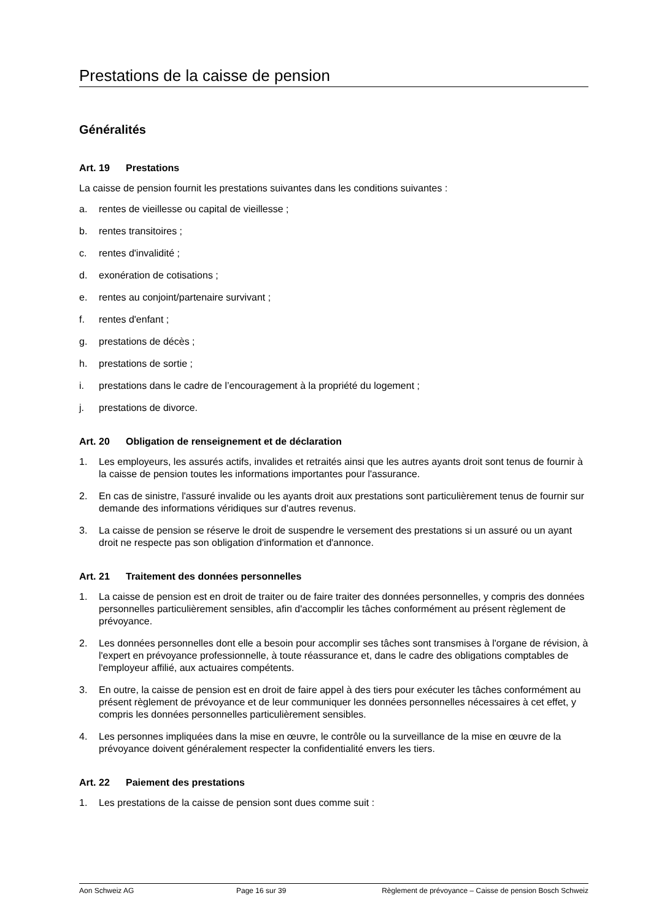Prestations de la caisse de pension
Généralités
Art. 19 Prestations
La caisse de pension fournit les prestations suivantes dans les conditions suivantes :
a. rentes de vieillesse ou capital de vieillesse ;
b. rentes transitoires ;
c. rentes d'invalidité ;
d. exonération de cotisations ;
e. rentes au conjoint/partenaire survivant ;
f. rentes d'enfant ;
g. prestations de décès ;
h. prestations de sortie ;
i. prestations dans le cadre de l’encouragement à la propriété du logement ;
j. prestations de divorce.
Art. 20 Obligation de renseignement et de déclaration
1. Les employeurs, les assurés actifs, invalides et retraités ainsi que les autres ayants droit sont tenus de fournir à la caisse de pension toutes les informations importantes pour l'assurance.
2. En cas de sinistre, l'assuré invalide ou les ayants droit aux prestations sont particulièrement tenus de fournir sur demande des informations véridiques sur d'autres revenus.
3. La caisse de pension se réserve le droit de suspendre le versement des prestations si un assuré ou un ayant droit ne respecte pas son obligation d'information et d'annonce.
Art. 21 Traitement des données personnelles
1. La caisse de pension est en droit de traiter ou de faire traiter des données personnelles, y compris des données personnelles particulièrement sensibles, afin d'accomplir les tâches conformément au présent règlement de prévoyance.
2. Les données personnelles dont elle a besoin pour accomplir ses tâches sont transmises à l'organe de révision, à l'expert en prévoyance professionnelle, à toute réassurance et, dans le cadre des obligations comptables de l'employeur affilié, aux actuaires compétents.
3. En outre, la caisse de pension est en droit de faire appel à des tiers pour exécuter les tâches conformément au présent règlement de prévoyance et de leur communiquer les données personnelles nécessaires à cet effet, y compris les données personnelles particulièrement sensibles.
4. Les personnes impliquées dans la mise en œuvre, le contrôle ou la surveillance de la mise en œuvre de la prévoyance doivent généralement respecter la confidentialité envers les tiers.
Art. 22 Paiement des prestations
1. Les prestations de la caisse de pension sont dues comme suit :
Aon Schweiz AG Page 16 sur 39 Règlement de prévoyance – Caisse de pension Bosch Schweiz